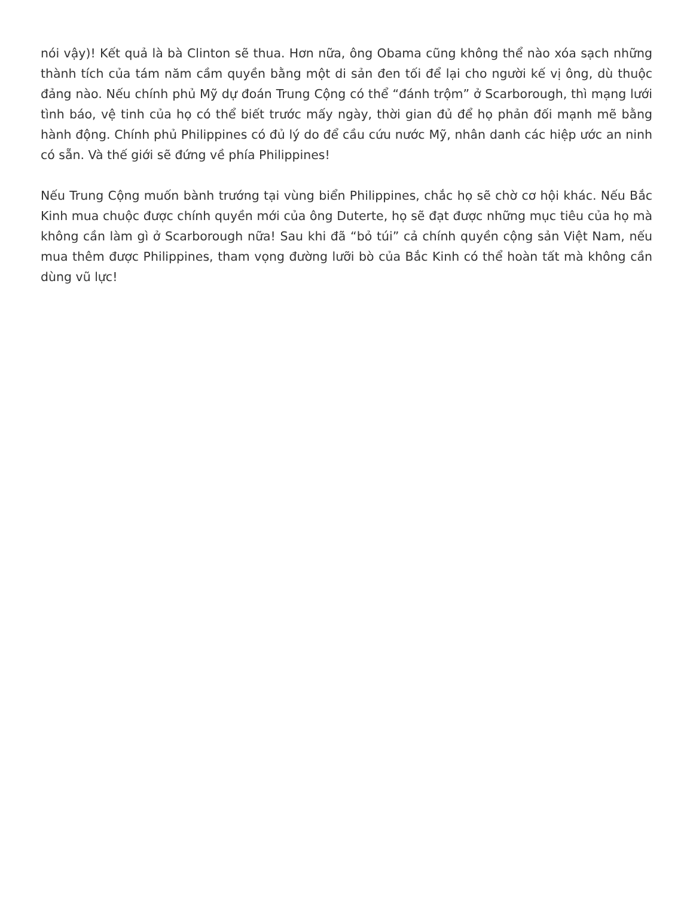nói vậy)! Kết quả là bà Clinton sẽ thua. Hơn nữa, ông Obama cũng không thể nào xóa sạch những thành tích của tám năm cầm quyền bằng một di sản đen tối để lại cho người kế vị ông, dù thuộc đảng nào. Nếu chính phủ Mỹ dự đoán Trung Cộng có thể “đánh trộm” ở Scarborough, thì mạng lưới tình báo, vệ tinh của họ có thể biết trước mấy ngày, thời gian đủ để họ phản đối mạnh mẽ bằng hành động. Chính phủ Philippines có đủ lý do để cầu cứu nước Mỹ, nhân danh các hiệp ước an ninh có sẵn. Và thế giới sẽ đứng về phía Philippines!
Nếu Trung Cộng muốn bành trướng tại vùng biển Philippines, chắc họ sẽ chờ cơ hội khác. Nếu Bắc Kinh mua chuộc được chính quyền mới của ông Duterte, họ sẽ đạt được những mục tiêu của họ mà không cần làm gì ở Scarborough nữa! Sau khi đã “bỏ túi” cả chính quyền cộng sản Việt Nam, nếu mua thêm được Philippines, tham vọng đường lưỡi bò của Bắc Kinh có thể hoàn tất mà không cần dùng vũ lực!